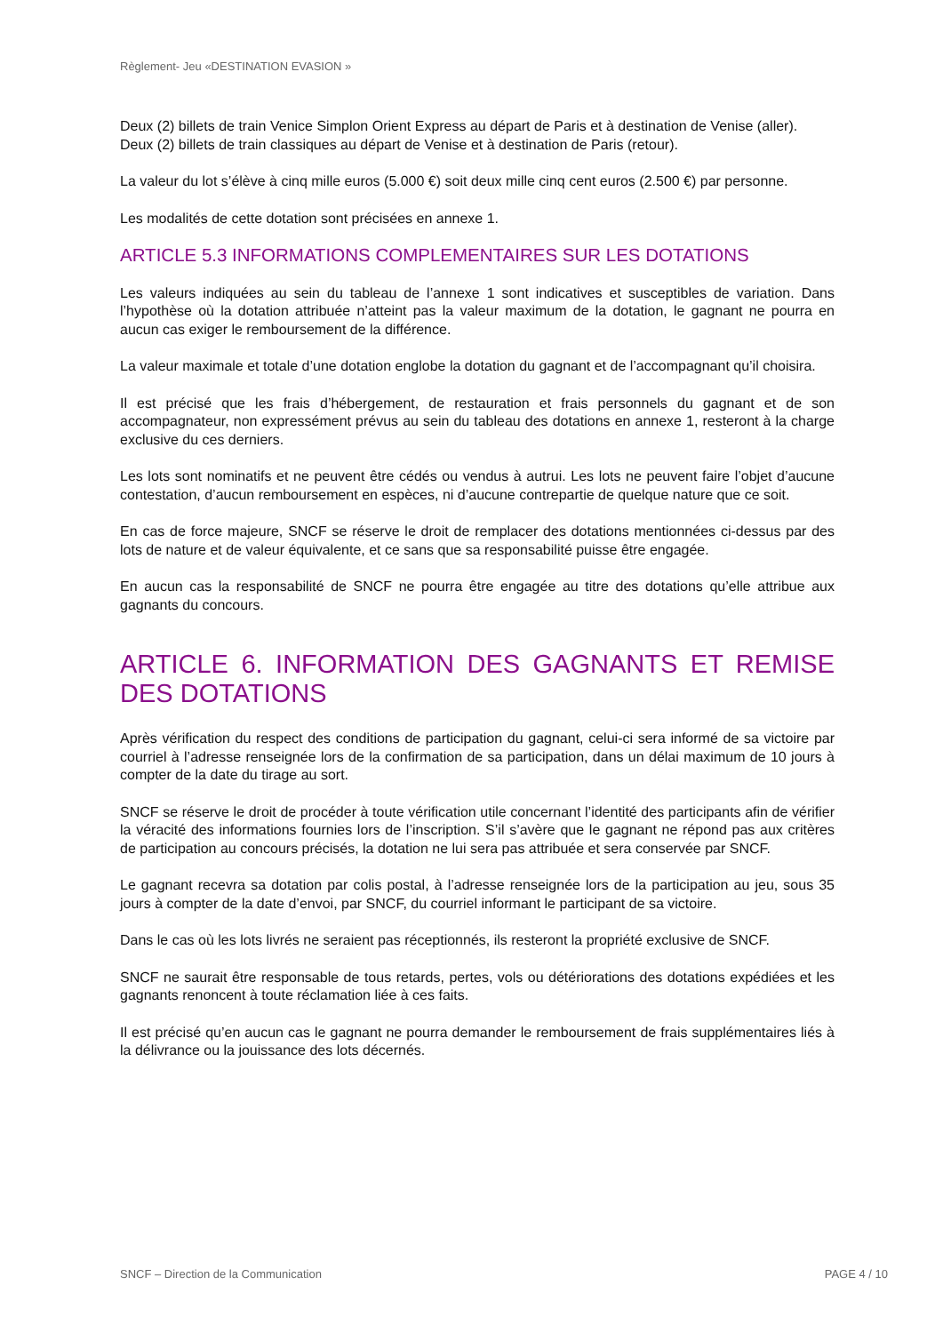Règlement- Jeu «DESTINATION EVASION »
Deux (2) billets de train Venice Simplon Orient Express au départ de Paris et à destination de Venise (aller).
Deux (2) billets de train classiques au départ de Venise et à destination de Paris (retour).
La valeur du lot s’élève à cinq mille euros (5.000 €) soit deux mille cinq cent euros (2.500 €) par personne.
Les modalités de cette dotation sont précisées en annexe 1.
ARTICLE 5.3 INFORMATIONS COMPLEMENTAIRES SUR LES DOTATIONS
Les valeurs indiquées au sein du tableau de l’annexe 1 sont indicatives et susceptibles de variation. Dans l’hypothèse où la dotation attribuée n’atteint pas la valeur maximum de la dotation, le gagnant ne pourra en aucun cas exiger le remboursement de la différence.
La valeur maximale et totale d’une dotation englobe la dotation du gagnant et de l’accompagnant qu’il choisira.
Il est précisé que les frais d’hébergement, de restauration et frais personnels du gagnant et de son accompagnateur, non expressément prévus au sein du tableau des dotations en annexe 1, resteront à la charge exclusive du ces derniers.
Les lots sont nominatifs et ne peuvent être cédés ou vendus à autrui. Les lots ne peuvent faire l’objet d’aucune contestation, d’aucun remboursement en espèces, ni d’aucune contrepartie de quelque nature que ce soit.
En cas de force majeure, SNCF se réserve le droit de remplacer des dotations mentionnées ci-dessus par des lots de nature et de valeur équivalente, et ce sans que sa responsabilité puisse être engagée.
En aucun cas la responsabilité de SNCF ne pourra être engagée au titre des dotations qu’elle attribue aux gagnants du concours.
ARTICLE 6. INFORMATION DES GAGNANTS ET REMISE DES DOTATIONS
Après vérification du respect des conditions de participation du gagnant, celui-ci sera informé de sa victoire par courriel à l’adresse renseignée lors de la confirmation de sa participation, dans un délai maximum de 10 jours à compter de la date du tirage au sort.
SNCF se réserve le droit de procéder à toute vérification utile concernant l’identité des participants afin de vérifier la véracité des informations fournies lors de l’inscription. S’il s’avère que le gagnant ne répond pas aux critères de participation au concours précisés, la dotation ne lui sera pas attribuée et sera conservée par SNCF.
Le gagnant recevra sa dotation par colis postal, à l’adresse renseignée lors de la participation au jeu, sous 35 jours à compter de la date d’envoi, par SNCF, du courriel informant le participant de sa victoire.
Dans le cas où les lots livrés ne seraient pas réceptionnés, ils resteront la propriété exclusive de SNCF.
SNCF ne saurait être responsable de tous retards, pertes, vols ou détériorations des dotations expédiées et les gagnants renoncent à toute réclamation liée à ces faits.
Il est précisé qu’en aucun cas le gagnant ne pourra demander le remboursement de frais supplémentaires liés à la délivrance ou la jouissance des lots décernés.
SNCF – Direction de la Communication PAGE 4 / 10